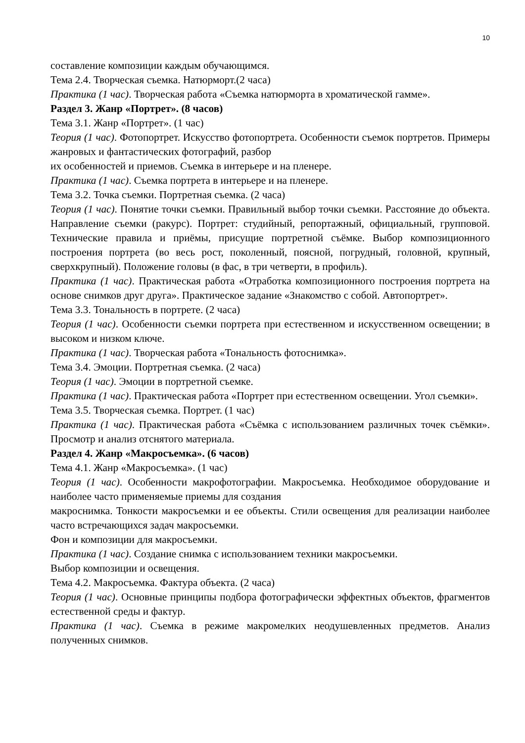10
составление композиции каждым обучающимся.
Тема 2.4. Творческая съемка. Натюрморт.(2 часа)
Практика (1 час). Творческая работа «Съемка натюрморта в хроматической гамме».
Раздел 3. Жанр «Портрет». (8 часов)
Тема 3.1. Жанр «Портрет». (1 час)
Теория (1 час). Фотопортрет. Искусство фотопортрета. Особенности съемок портретов. Примеры жанровых и фантастических фотографий, разбор
их особенностей и приемов. Съемка в интерьере и на пленере.
Практика (1 час). Съемка портрета в интерьере и на пленере.
Тема 3.2. Точка съемки. Портретная съемка. (2 часа)
Теория (1 час). Понятие точки съемки. Правильный выбор точки съемки. Расстояние до объекта. Направление съемки (ракурс). Портрет: студийный, репортажный, официальный, групповой. Технические правила и приёмы, присущие портретной съёмке. Выбор композиционного построения портрета (во весь рост, поколенный, поясной, погрудный, головной, крупный, сверхкрупный). Положение головы (в фас, в три четверти, в профиль).
Практика (1 час). Практическая работа «Отработка композиционного построения портрета на основе снимков друг друга». Практическое задание «Знакомство с собой. Автопортрет».
Тема 3.3. Тональность в портрете. (2 часа)
Теория (1 час). Особенности съемки портрета при естественном и искусственном освещении; в высоком и низком ключе.
Практика (1 час). Творческая работа «Тональность фотоснимка».
Тема 3.4. Эмоции. Портретная съемка. (2 часа)
Теория (1 час). Эмоции в портретной съемке.
Практика (1 час). Практическая работа «Портрет при естественном освещении. Угол съемки».
Тема 3.5. Творческая съемка. Портрет. (1 час)
Практика (1 час). Практическая работа «Съёмка с использованием различных точек съёмки». Просмотр и анализ отснятого материала.
Раздел 4. Жанр «Макросъемка». (6 часов)
Тема 4.1. Жанр «Макросъемка». (1 час)
Теория (1 час). Особенности макрофотографии. Макросъемка. Необходимое оборудование и наиболее часто применяемые приемы для создания
макроснимка. Тонкости макросъемки и ее объекты. Стили освещения для реализации наиболее часто встречающихся задач макросъемки.
Фон и композиции для макросъемки.
Практика (1 час). Создание снимка с использованием техники макросъемки.
Выбор композиции и освещения.
Тема 4.2. Макросъемка. Фактура объекта. (2 часа)
Теория (1 час). Основные принципы подбора фотографически эффектных объектов, фрагментов естественной среды и фактур.
Практика (1 час). Съемка в режиме макромелких неодушевленных предметов. Анализ полученных снимков.